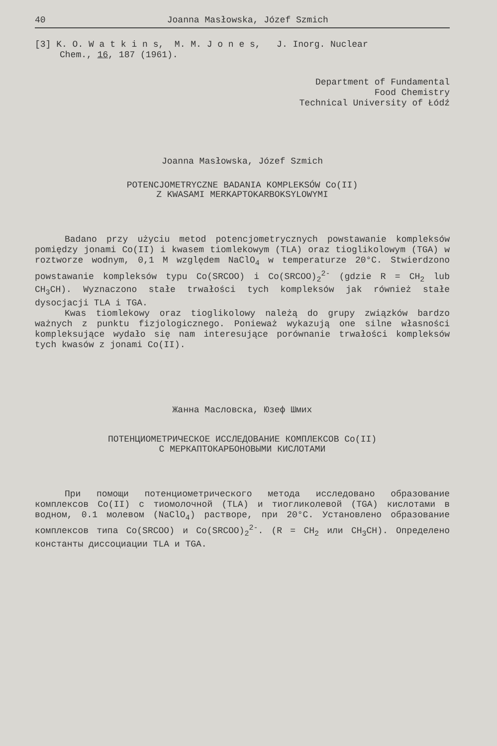40 Joanna Masłowska, Józef Szmich
[3] K. O. W a t k i n s, M. M. J o n e s, J. Inorg. Nuclear
Chem., 16, 187 (1961).
Department of Fundamental
Food Chemistry
Technical University of Łódź
Joanna Masłowska, Józef Szmich
POTENCJOMETRYCZNE BADANIA KOMPLEKSÓW Co(II)
Z KWASAMI MERKAPTOKARBOKSYLOWYMI
Badano przy użyciu metod potencjometrycznych powstawanie kompleksów pomiędzy jonami Co(II) i kwasem tiomlekowym (TLA) oraz tioglikolowym (TGA) w roztworze wodnym, 0,1 M względem NaClO<sub>4</sub> w temperaturze 20°C. Stwierdzono powstawanie kompleksów typu Co(SRCOO) i Co(SRCOO)<sub>2</sub><sup>2-</sup> (gdzie R = CH<sub>2</sub> lub CH<sub>3</sub>CH). Wyznaczono stałe trwałości tych kompleksów jak również stałe dysocjacji TLA i TGA.
Kwas tiomlekowy oraz tioglikolowy należą do grupy związków bardzo ważnych z punktu fizjologicznego. Ponieważ wykazują one silne własności kompleksujące wydało się nam interesujące porównanie trwałości kompleksów tych kwasów z jonami Co(II).
Жанна Масловска, Юзеф Шмих
ПОТЕНЦИОМЕТРИЧЕСКОЕ ИССЛЕДОВАНИЕ КОМПЛЕКСОВ Co(II)
С МЕРКАПТОКАРБОНОВЫМИ КИСЛОТАМИ
При помощи потенциометрического метода исследовано образование комплексов Co(II) с тиомолочной (TLA) и тиогликолевой (TGA) кислотами в водном, 0.1 молевом (NaClO<sub>4</sub>) растворе, при 20°C. Установлено образование комплексов типа Co(SRCOO) и Co(SRCOO)<sub>2</sub><sup>2-</sup>. (R = CH<sub>2</sub> или CH<sub>3</sub>CH). Определено константы диссоциации TLA и TGA.